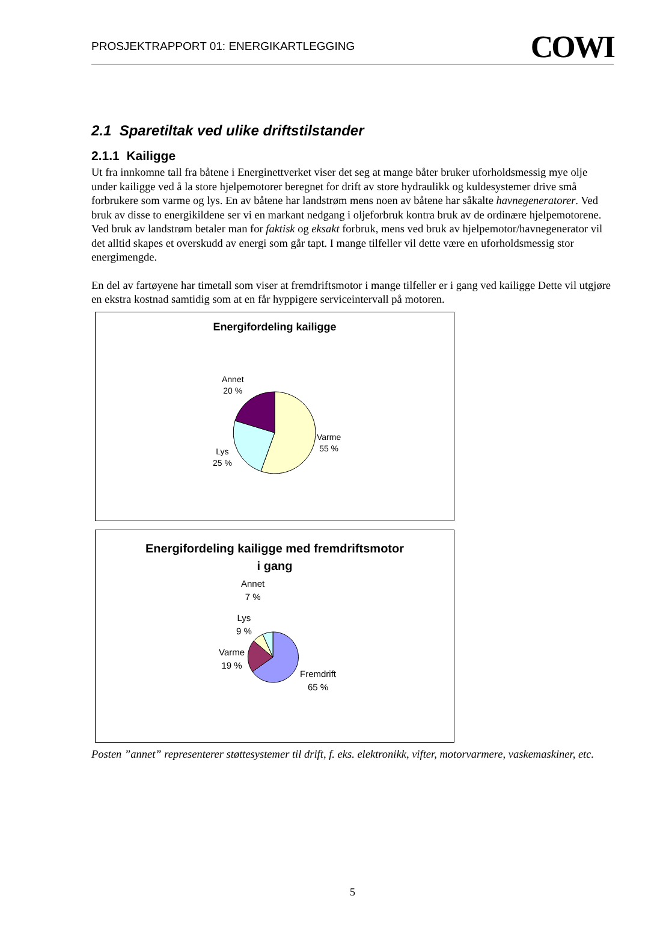PROSJEKTRAPPORT 01: ENERGIKARTLEGGING COWI
2.1 Sparetiltak ved ulike driftstilstander
2.1.1 Kailigge
Ut fra innkomne tall fra båtene i Energinettverket viser det seg at mange båter bruker uforholdsmessig mye olje under kailigge ved å la store hjelpemotorer beregnet for drift av store hydraulikk og kuldesystemer drive små forbrukere som varme og lys. En av båtene har landstrøm mens noen av båtene har såkalte havnegeneratorer. Ved bruk av disse to energikildene ser vi en markant nedgang i oljeforbruk kontra bruk av de ordinære hjelpemotorene. Ved bruk av landstrøm betaler man for faktisk og eksakt forbruk, mens ved bruk av hjelpemotor/havnegenerator vil det alltid skapes et overskudd av energi som går tapt. I mange tilfeller vil dette være en uforholdsmessig stor energimengde.
En del av fartøyene har timetall som viser at fremdriftsmotor i mange tilfeller er i gang ved kailigge Dette vil utgjøre en ekstra kostnad samtidig som at en får hyppigere serviceintervall på motoren.
Energifordeling kailigge
Annet
20 %
Varme
55 %
Lys
25 %
Energifordeling kailigge med fremdriftsmotor
i gang
Annet
7 %
Lys
9 %
Varme
19 %
Fremdrift
65 %
Posten ”annet” representerer støttesystemer til drift, f. eks. elektronikk, vifter, motorvarmere, vaskemaskiner, etc.
5